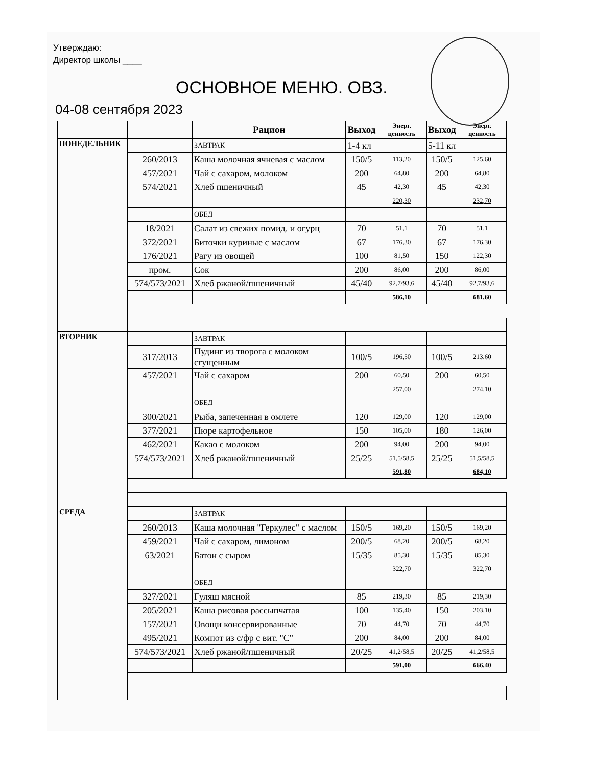Утверждаю:
Директор школы ____
ОСНОВНОЕ МЕНЮ. ОВЗ.
04-08 сентября 2023
| | | Рацион | Выход | Энерг. ценность | Выход | Энерг. ценность |
| --- | --- | --- | --- | --- | --- | --- |
| ПОНЕДЕЛЬНИК | | ЗАВТРАК | 1-4 кл | | 5-11 кл | |
| | 260/2013 | Каша молочная ячневая с маслом | 150/5 | 113,20 | 150/5 | 125,60 |
| | 457/2021 | Чай с сахаром, молоком | 200 | 64,80 | 200 | 64,80 |
| | 574/2021 | Хлеб пшеничный | 45 | 42,30 | 45 | 42,30 |
| | | | | 220,30 | | 232,70 |
| | | ОБЕД | | | | |
| | 18/2021 | Салат из свежих помид. и огурц | 70 | 51,1 | 70 | 51,1 |
| | 372/2021 | Биточки куриные с маслом | 67 | 176,30 | 67 | 176,30 |
| | 176/2021 | Рагу из овощей | 100 | 81,50 | 150 | 122,30 |
| | пром. | Сок | 200 | 86,00 | 200 | 86,00 |
| | 574/573/2021 | Хлеб ржаной/пшеничный | 45/40 | 92,7/93,6 | 45/40 | 92,7/93,6 |
| | | | | 586,10 | | 681,60 |
| ВТОРНИК | | ЗАВТРАК | | | | |
| | 317/2013 | Пудинг из творога с молоком сгущенным | 100/5 | 196,50 | 100/5 | 213,60 |
| | 457/2021 | Чай с сахаром | 200 | 60,50 | 200 | 60,50 |
| | | | | 257,00 | | 274,10 |
| | | ОБЕД | | | | |
| | 300/2021 | Рыба, запеченная в омлете | 120 | 129,00 | 120 | 129,00 |
| | 377/2021 | Пюре картофельное | 150 | 105,00 | 180 | 126,00 |
| | 462/2021 | Какао с молоком | 200 | 94,00 | 200 | 94,00 |
| | 574/573/2021 | Хлеб ржаной/пшеничный | 25/25 | 51,5/58,5 | 25/25 | 51,5/58,5 |
| | | | | 591,80 | | 684,10 |
| СРЕДА | | ЗАВТРАК | | | | |
| | 260/2013 | Каша молочная "Геркулес" с маслом | 150/5 | 169,20 | 150/5 | 169,20 |
| | 459/2021 | Чай с сахаром, лимоном | 200/5 | 68,20 | 200/5 | 68,20 |
| | 63/2021 | Батон с сыром | 15/35 | 85,30 | 15/35 | 85,30 |
| | | | | 322,70 | | 322,70 |
| | | ОБЕД | | | | |
| | 327/2021 | Гуляш мясной | 85 | 219,30 | 85 | 219,30 |
| | 205/2021 | Каша рисовая рассыпчатая | 100 | 135,40 | 150 | 203,10 |
| | 157/2021 | Овощи консервированные | 70 | 44,70 | 70 | 44,70 |
| | 495/2021 | Компот из с/фр с вит. "С" | 200 | 84,00 | 200 | 84,00 |
| | 574/573/2021 | Хлеб ржаной/пшеничный | 20/25 | 41,2/58,5 | 20/25 | 41,2/58,5 |
| | | | | 591,00 | | 666,40 |